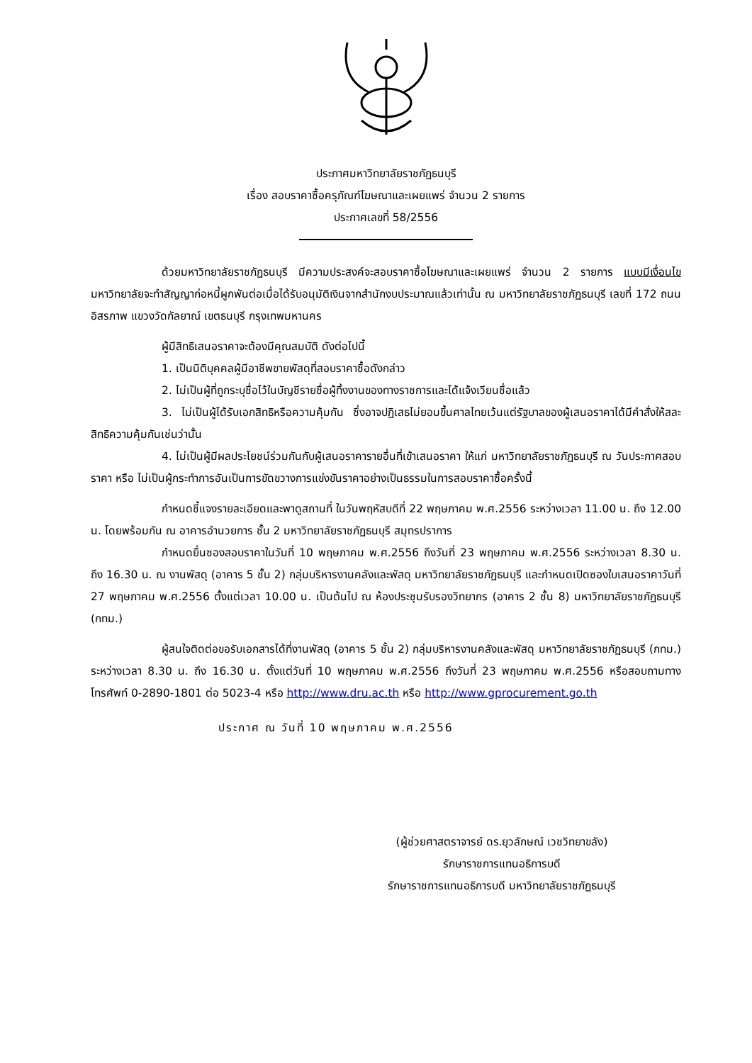ประกาศมหาวิทยาลัยราชภัฏธนบุรี
เรื่อง สอบราคาซื้อครุภัณฑ์โฆษณาและเผยแพร่ จำนวน 2 รายการ
ประกาศเลขที่ 58/2556
ด้วยมหาวิทยาลัยราชภัฏธนบุรี มีความประสงค์จะสอบราคาซื้อโฆษณาและเผยแพร่ จำนวน 2 รายการ แบบมีเงื่อนไข มหาวิทยาลัยจะทำสัญญาก่อหนี้ผูกพันต่อเมื่อได้รับอนุมัติเงินจากสำนักงบประมาณแล้วเท่านั้น ณ มหาวิทยาลัยราชภัฏธนบุรี เลขที่ 172 ถนนอิสรภาพ แขวงวัดกัลยาณ์ เขตธนบุรี กรุงเทพมหานคร
ผู้มีสิทธิเสนอราคาจะต้องมีคุณสมบัติ ดังต่อไปนี้
1. เป็นนิติบุคคลผู้มีอาชีพขายพัสดุที่สอบราคาซื้อดังกล่าว
2. ไม่เป็นผู้ที่ถูกระบุชื่อไว้ในบัญชีรายชื่อผู้ทิ้งงานของทางราชการและได้แจ้งเวียนชื่อแล้ว
3. ไม่เป็นผู้ได้รับเอกสิทธิหรือความคุ้มกัน ซึ่งอาจปฏิเสธไม่ยอมขึ้นศาลไทยเว้นแต่รัฐบาลของผู้เสนอราคาได้มีคำสั่งให้สละสิทธิความคุ้มกันเช่นว่านั้น
4. ไม่เป็นผู้มีผลประโยชน์ร่วมกันกับผู้เสนอราคารายอื่นที่เข้าเสนอราคา ให้แก่ มหาวิทยาลัยราชภัฏธนบุรี ณ วันประกาศสอบราคา หรือ ไม่เป็นผู้กระทำการอันเป็นการขัดขวางการแข่งขันราคาอย่างเป็นธรรมในการสอบราคาซื้อครั้งนี้
กำหนดชี้แจงรายละเอียดและพาดูสถานที่ ในวันพฤหัสบดีที่ 22 พฤษภาคม พ.ศ.2556 ระหว่างเวลา 11.00 น. ถึง 12.00 น. โดยพร้อมกัน ณ อาคารอำนวยการ ชั้น 2 มหาวิทยาลัยราชภัฏธนบุรี สมุทรปราการ
กำหนดยื่นซองสอบราคาในวันที่ 10 พฤษภาคม พ.ศ.2556 ถึงวันที่ 23 พฤษภาคม พ.ศ.2556 ระหว่างเวลา 8.30 น. ถึง 16.30 น. ณ งานพัสดุ (อาคาร 5 ชั้น 2) กลุ่มบริหารงานคลังและพัสดุ มหาวิทยาลัยราชภัฏธนบุรี และกำหนดเปิดซองใบเสนอราคาวันที่ 27 พฤษภาคม พ.ศ.2556 ตั้งแต่เวลา 10.00 น. เป็นต้นไป ณ ห้องประชุมรับรองวิทยากร (อาคาร 2 ชั้น 8) มหาวิทยาลัยราชภัฏธนบุรี (กทม.)
ผู้สนใจติดต่อขอรับเอกสารได้ที่งานพัสดุ (อาคาร 5 ชั้น 2) กลุ่มบริหารงานคลังและพัสดุ มหาวิทยาลัยราชภัฏธนบุรี (กทม.) ระหว่างเวลา 8.30 น. ถึง 16.30 น. ตั้งแต่วันที่ 10 พฤษภาคม พ.ศ.2556 ถึงวันที่ 23 พฤษภาคม พ.ศ.2556 หรือสอบถามทางโทรศัพท์ 0-2890-1801 ต่อ 5023-4 หรือ http://www.dru.ac.th หรือ http://www.gprocurement.go.th
ประกาศ ณ วันที่ 10 พฤษภาคม พ.ศ.2556
(ผู้ช่วยศาสตราจารย์ ดร.ยุวลักษณ์ เวชวิทยาขลัง)
รักษาราชการแทนอธิการบดี
รักษาราชการแทนอธิการบดี มหาวิทยาลัยราชภัฏธนบุรี